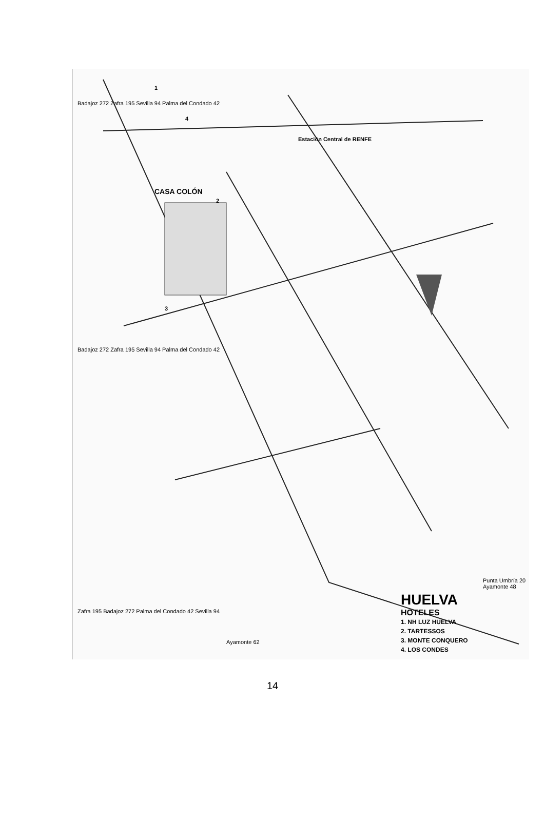Badajoz 272 Zafra 195 Sevilla 94 Palma del Condado 42
Badajoz 272 Zafra 195 Sevilla 94 Palma del Condado 42
Zafra 195 Badajoz 272 Palma del Condado 42 Sevilla 94
CASA COLÓN
Estación Central de RENFE
Ayamonte 62
Punta Umbría 20 Ayamonte 48
1
2
3
4
HUELVA
HOTELES
1. NH LUZ HUELVA
2. TARTESSOS
3. MONTE CONQUERO
4. LOS CONDES
14